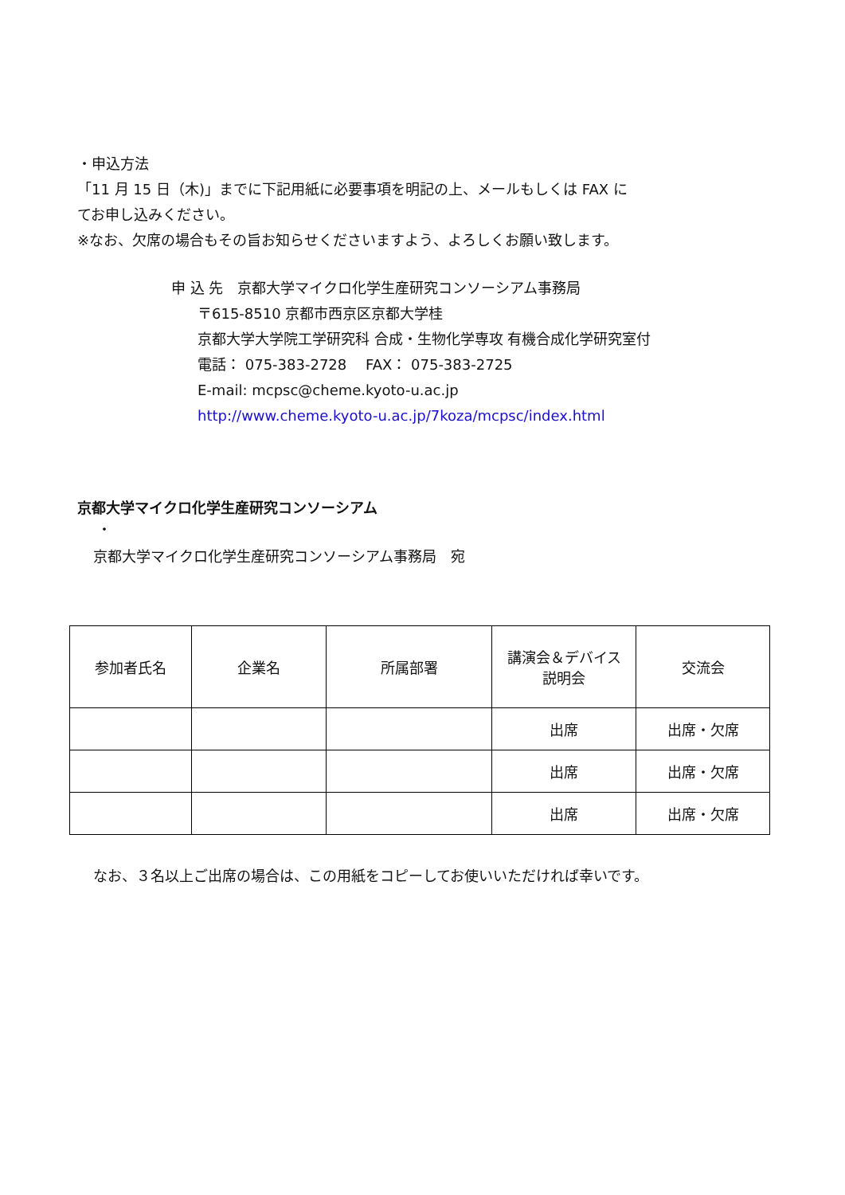・申込方法
「11 月 15 日（木)」までに下記用紙に必要事項を明記の上、メールもしくは FAX に
てお申し込みください。
※なお、欠席の場合もその旨お知らせくださいますよう、よろしくお願い致します。
申 込 先　京都大学マイクロ化学生産研究コンソーシアム事務局
〒615-8510 京都市西京区京都大学桂
京都大学大学院工学研究科 合成・生物化学専攻 有機合成化学研究室付
電話： 075-383-2728　 FAX： 075-383-2725
E-mail: mcpsc@cheme.kyoto-u.ac.jp
http://www.cheme.kyoto-u.ac.jp/7koza/mcpsc/index.html
京都大学マイクロ化学生産研究コンソーシアム
・
京都大学マイクロ化学生産研究コンソーシアム事務局　宛
| 参加者氏名 | 企業名 | 所属部署 | 講演会＆デバイス 説明会 | 交流会 |
| --- | --- | --- | --- | --- |
| | | | 出席 | 出席・欠席 |
| | | | 出席 | 出席・欠席 |
| | | | 出席 | 出席・欠席 |
なお、３名以上ご出席の場合は、この用紙をコピーしてお使いいただければ幸いです。